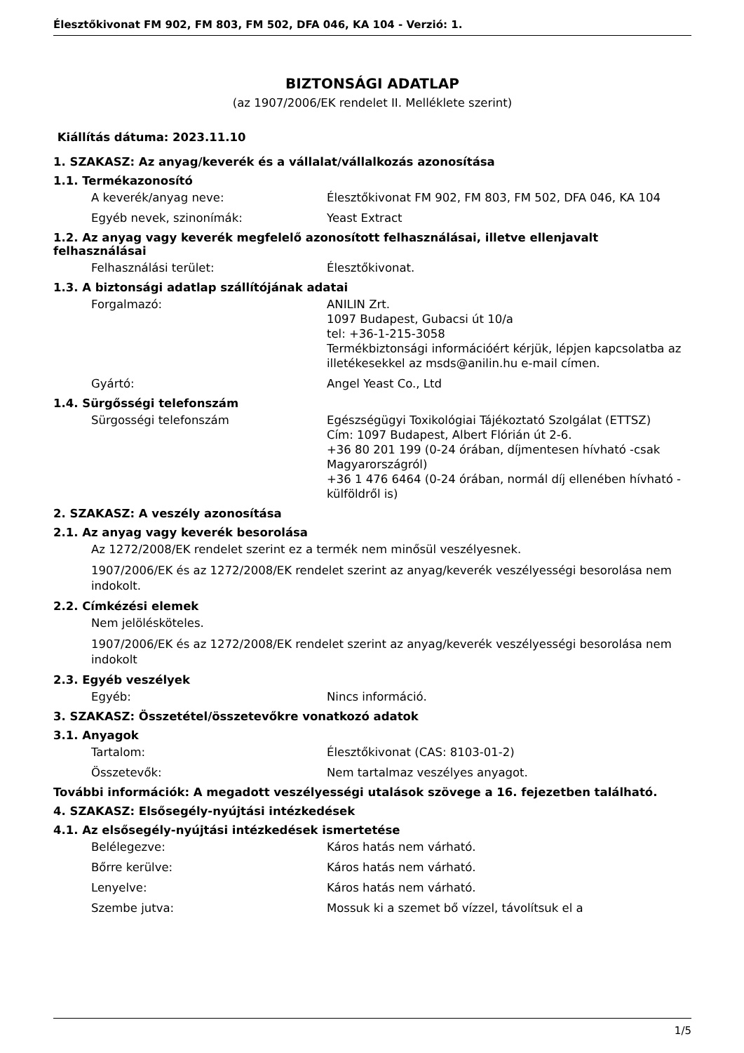Élesztőkivonat FM 902, FM 803, FM 502, DFA 046, KA 104 - Verzió: 1.
BIZTONSÁGI ADATLAP
(az 1907/2006/EK rendelet II. Melléklete szerint)
Kiállítás dátuma: 2023.11.10
1. SZAKASZ: Az anyag/keverék és a vállalat/vállalkozás azonosítása
1.1. Termékazonosító
A keverék/anyag neve: Élesztőkivonat FM 902, FM 803, FM 502, DFA 046, KA 104
Egyéb nevek, szinonímák: Yeast Extract
1.2. Az anyag vagy keverék megfelelő azonosított felhasználásai, illetve ellenjavalt felhasználásai
Felhasználási terület: Élesztőkivonat.
1.3. A biztonsági adatlap szállítójának adatai
Forgalmazó: ANILIN Zrt.
1097 Budapest, Gubacsi út 10/a
tel: +36-1-215-3058
Termékbiztonsági információért kérjük, lépjen kapcsolatba az illetékesekkel az msds@anilin.hu e-mail címen.
Gyártó: Angel Yeast Co., Ltd
1.4. Sürgősségi telefonszám
Sürgosségi telefonszám Egészségügyi Toxikológiai Tájékoztató Szolgálat (ETTSZ)
Cím: 1097 Budapest, Albert Flórián út 2-6.
+36 80 201 199 (0-24 órában, díjmentesen hívható -csak Magyarországról)
+36 1 476 6464 (0-24 órában, normál díj ellenében hívható - külföldről is)
2. SZAKASZ: A veszély azonosítása
2.1. Az anyag vagy keverék besorolása
Az 1272/2008/EK rendelet szerint ez a termék nem minősül veszélyesnek.
1907/2006/EK és az 1272/2008/EK rendelet szerint az anyag/keverék veszélyességi besorolása nem indokolt.
2.2. Címkézési elemek
Nem jelölésköteles.
1907/2006/EK és az 1272/2008/EK rendelet szerint az anyag/keverék veszélyességi besorolása nem indokolt
2.3. Egyéb veszélyek
Egyéb: Nincs információ.
3. SZAKASZ: Összetétel/összetevőkre vonatkozó adatok
3.1. Anyagok
Tartalom: Élesztőkivonat (CAS: 8103-01-2)
Összetevők: Nem tartalmaz veszélyes anyagot.
További információk: A megadott veszélyességi utalások szövege a 16. fejezetben található.
4. SZAKASZ: Elsősegély-nyújtási intézkedések
4.1. Az elsősegély-nyújtási intézkedések ismertetése
Belélegezve: Káros hatás nem várható.
Bőrre kerülve: Káros hatás nem várható.
Lenyelve: Káros hatás nem várható.
Szembe jutva: Mossuk ki a szemet bő vízzel, távolítsuk el a
1/5